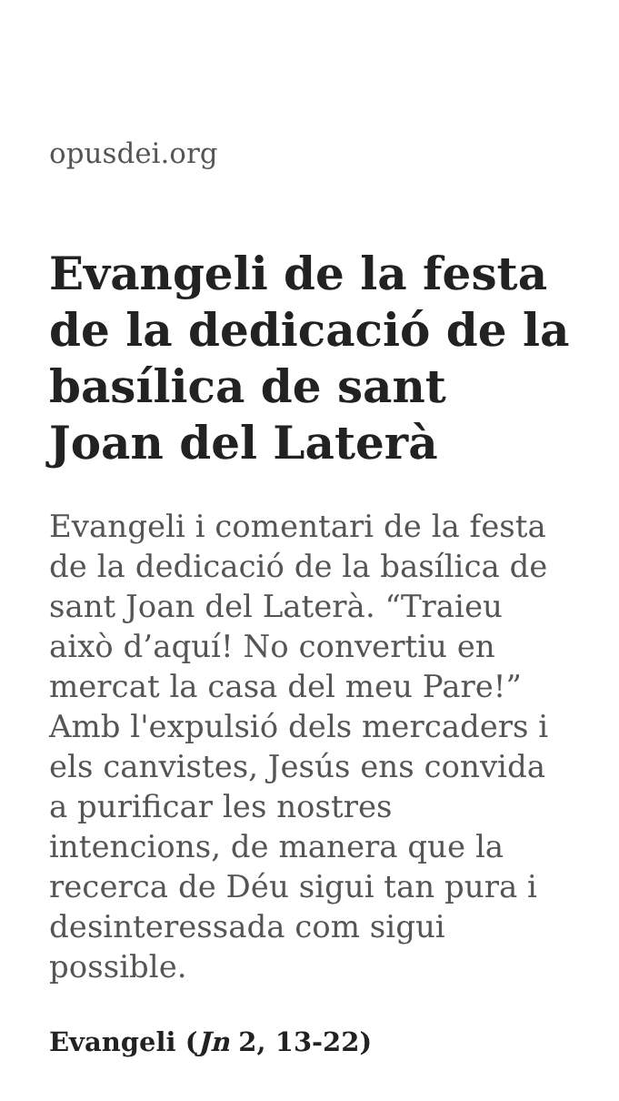opusdei.org
Evangeli de la festa de la dedicació de la basílica de sant Joan del Laterà
Evangeli i comentari de la festa de la dedicació de la basílica de sant Joan del Laterà. “Traieu això d’aquí! No convertiu en mercat la casa del meu Pare!” Amb l'expulsió dels mercaders i els canvistes, Jesús ens convida a purificar les nostres intencions, de manera que la recerca de Déu sigui tan pura i desinteressada com sigui possible.
Evangeli (Jn 2, 13-22)